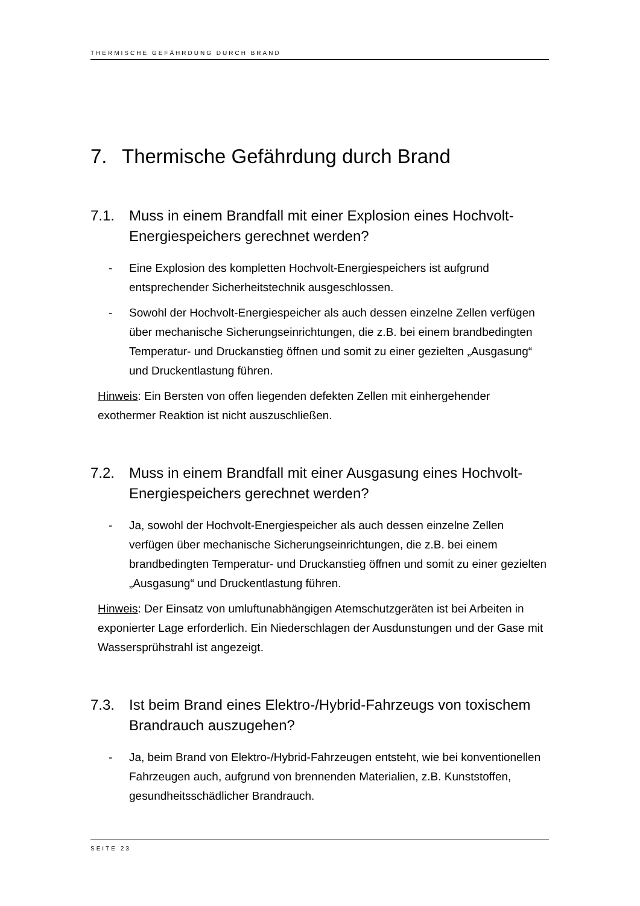THERMISCHE GEFÄHRDUNG DURCH BRAND
7. Thermische Gefährdung durch Brand
7.1. Muss in einem Brandfall mit einer Explosion eines Hochvolt-Energiespeichers gerechnet werden?
- Eine Explosion des kompletten Hochvolt-Energiespeichers ist aufgrund entsprechender Sicherheitstechnik ausgeschlossen.
- Sowohl der Hochvolt-Energiespeicher als auch dessen einzelne Zellen verfügen über mechanische Sicherungseinrichtungen, die z.B. bei einem brandbedingten Temperatur- und Druckanstieg öffnen und somit zu einer gezielten „Ausgasung“ und Druckentlastung führen.
Hinweis: Ein Bersten von offen liegenden defekten Zellen mit einhergehender exothermer Reaktion ist nicht auszuschließen.
7.2. Muss in einem Brandfall mit einer Ausgasung eines Hochvolt-Energiespeichers gerechnet werden?
- Ja, sowohl der Hochvolt-Energiespeicher als auch dessen einzelne Zellen verfügen über mechanische Sicherungseinrichtungen, die z.B. bei einem brandbedingten Temperatur- und Druckanstieg öffnen und somit zu einer gezielten „Ausgasung“ und Druckentlastung führen.
Hinweis: Der Einsatz von umluftunabhängigen Atemschutzgeräten ist bei Arbeiten in exponierter Lage erforderlich. Ein Niederschlagen der Ausdunstungen und der Gase mit Wassersprühstrahl ist angezeigt.
7.3. Ist beim Brand eines Elektro-/Hybrid-Fahrzeugs von toxischem Brandrauch auszugehen?
- Ja, beim Brand von Elektro-/Hybrid-Fahrzeugen entsteht, wie bei konventionellen Fahrzeugen auch, aufgrund von brennenden Materialien, z.B. Kunststoffen, gesundheitsschädlicher Brandrauch.
SEITE 23